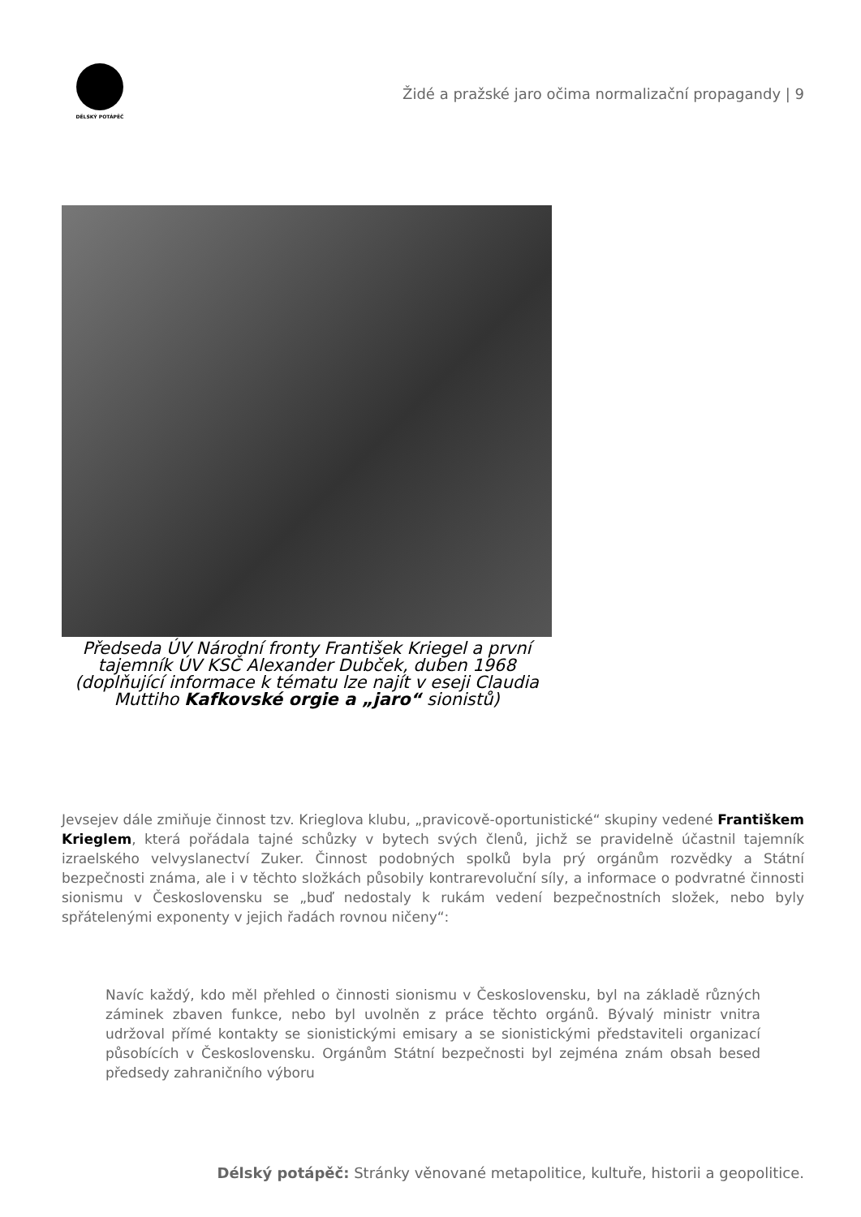DĚLSKÝ POTÁPĚČ
Židé a pražské jaro očima normalizační propagandy | 9
Předseda ÚV Národní fronty František Kriegel a první tajemník ÚV KSČ Alexander Dubček, duben 1968 (doplňující informace k tématu lze najít v eseji Claudia Muttiho Kafkovské orgie a „jaro“ sionistů)
Jevsejev dále zmiňuje činnost tzv. Krieglova klubu, „pravicově-oportunistické“ skupiny vedené Františkem Krieglem, která pořádala tajné schůzky v bytech svých členů, jichž se pravidelně účastnil tajemník izraelského velvyslanectví Zuker. Činnost podobných spolků byla prý orgánům rozvědky a Státní bezpečnosti známa, ale i v těchto složkách působily kontrarevoluční síly, a informace o podvratné činnosti sionismu v Československu se „buď nedostaly k rukám vedení bezpečnostních složek, nebo byly spřátelenými exponenty v jejich řadách rovnou ničeny“:
Navíc každý, kdo měl přehled o činnosti sionismu v Československu, byl na základě různých záminek zbaven funkce, nebo byl uvolněn z práce těchto orgánů. Bývalý ministr vnitra udržoval přímé kontakty se sionistickými emisary a se sionistickými představiteli organizací působících v Československu. Orgánům Státní bezpečnosti byl zejména znám obsah besed předsedy zahraničního výboru
Délský potápěč: Stránky věnované metapolitice, kultuře, historii a geopolitice.